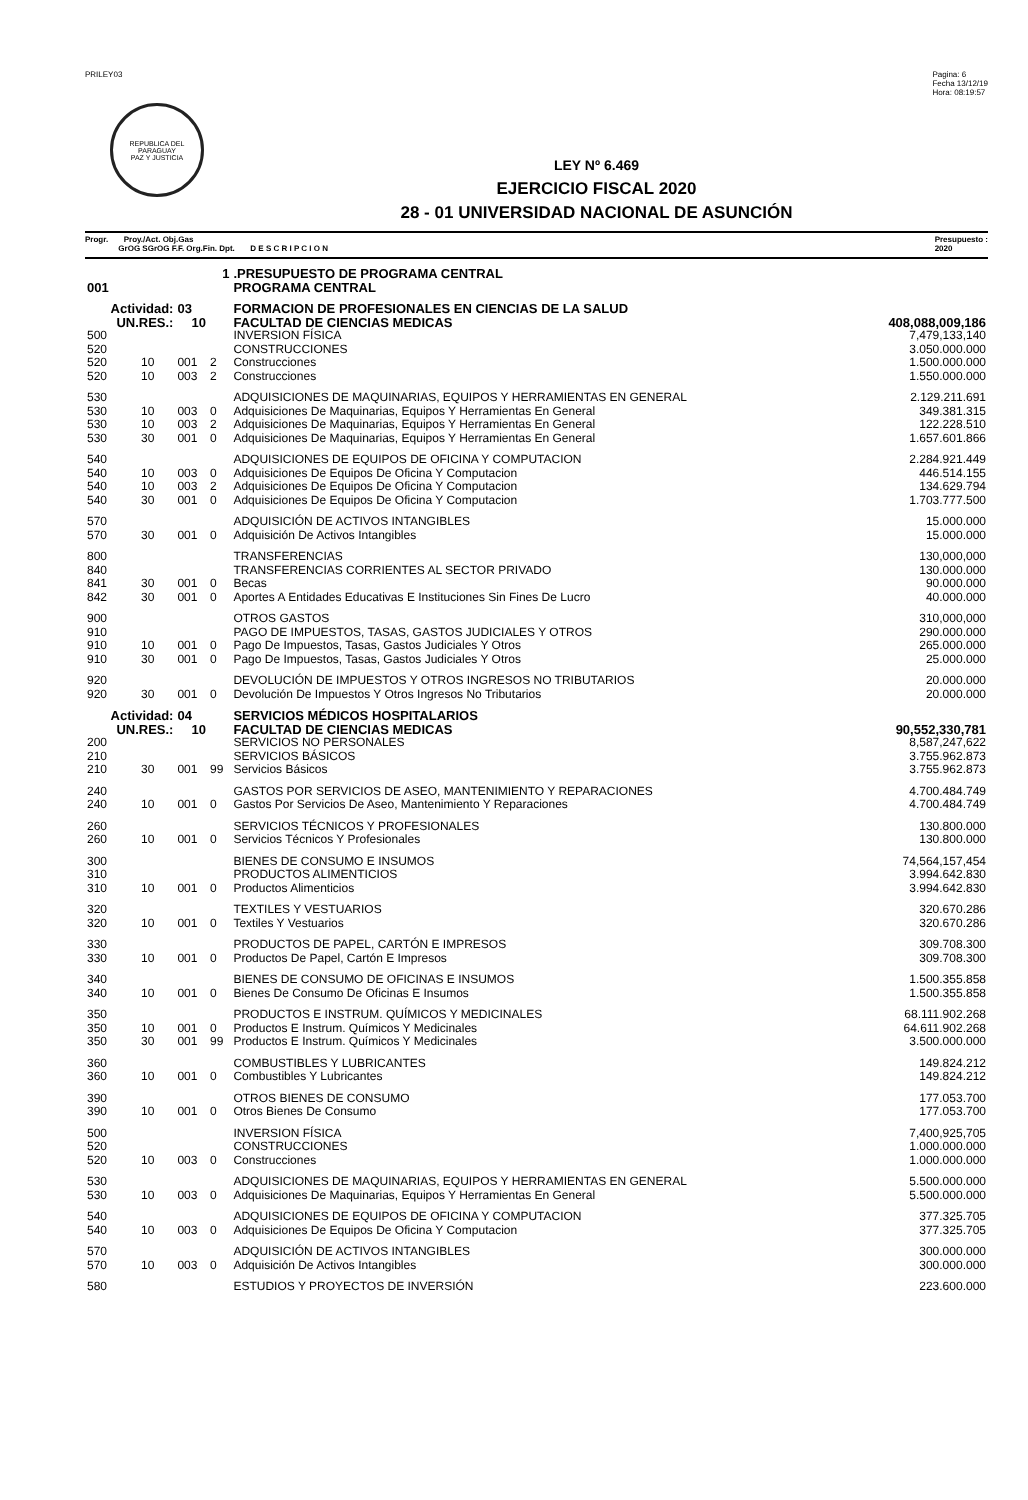PRILEY03 Pagina: 6
Fecha 13/12/19
Hora: 08:19:57
REPUBLICA DEL PARAGUAY
PAZ Y JUSTICIA
LEY Nº 6.469
EJERCICIO FISCAL 2020
28 - 01 UNIVERSIDAD NACIONAL DE ASUNCIÓN
Progr. Proy./Act. Obj.Gas
GrOG SGrOG F.F. Org.Fin. Dpt. D E S C R I P C I O N
Presupuesto :
2020
| 1 | | | | .PRESUPUESTO DE PROGRAMA CENTRAL | |
| 001 | | | | PROGRAMA CENTRAL | |
| Actividad: | | 03 | | FORMACION DE PROFESIONALES EN CIENCIAS DE LA SALUD | |
| UN.RES.: | | 10 | | FACULTAD DE CIENCIAS MEDICAS | 408,088,009,186 |
| 500 | | | | INVERSION FÍSICA | 7,479,133,140 |
| 520 | | | | CONSTRUCCIONES | 3.050.000.000 |
| 520 | 10 | 001 | 2 | Construcciones | 1.500.000.000 |
| 520 | 10 | 003 | 2 | Construcciones | 1.550.000.000 |
| 530 | | | | ADQUISICIONES DE MAQUINARIAS, EQUIPOS Y HERRAMIENTAS EN GENERAL | 2.129.211.691 |
| 530 | 10 | 003 | 0 | Adquisiciones De Maquinarias, Equipos Y Herramientas En General | 349.381.315 |
| 530 | 10 | 003 | 2 | Adquisiciones De Maquinarias, Equipos Y Herramientas En General | 122.228.510 |
| 530 | 30 | 001 | 0 | Adquisiciones De Maquinarias, Equipos Y Herramientas En General | 1.657.601.866 |
| 540 | | | | ADQUISICIONES DE EQUIPOS DE OFICINA Y COMPUTACION | 2.284.921.449 |
| 540 | 10 | 003 | 0 | Adquisiciones De Equipos De Oficina Y Computacion | 446.514.155 |
| 540 | 10 | 003 | 2 | Adquisiciones De Equipos De Oficina Y Computacion | 134.629.794 |
| 540 | 30 | 001 | 0 | Adquisiciones De Equipos De Oficina Y Computacion | 1.703.777.500 |
| 570 | | | | ADQUISICIÓN DE ACTIVOS INTANGIBLES | 15.000.000 |
| 570 | 30 | 001 | 0 | Adquisición De Activos Intangibles | 15.000.000 |
| 800 | | | | TRANSFERENCIAS | 130,000,000 |
| 840 | | | | TRANSFERENCIAS CORRIENTES AL SECTOR PRIVADO | 130.000.000 |
| 841 | 30 | 001 | 0 | Becas | 90.000.000 |
| 842 | 30 | 001 | 0 | Aportes A Entidades Educativas E Instituciones Sin Fines De Lucro | 40.000.000 |
| 900 | | | | OTROS GASTOS | 310,000,000 |
| 910 | | | | PAGO DE IMPUESTOS, TASAS, GASTOS JUDICIALES Y OTROS | 290.000.000 |
| 910 | 10 | 001 | 0 | Pago De Impuestos, Tasas, Gastos Judiciales Y Otros | 265.000.000 |
| 910 | 30 | 001 | 0 | Pago De Impuestos, Tasas, Gastos Judiciales Y Otros | 25.000.000 |
| 920 | | | | DEVOLUCIÓN DE IMPUESTOS Y OTROS INGRESOS NO TRIBUTARIOS | 20.000.000 |
| 920 | 30 | 001 | 0 | Devolución De Impuestos Y Otros Ingresos No Tributarios | 20.000.000 |
| Actividad: | | 04 | | SERVICIOS MÉDICOS HOSPITALARIOS | |
| UN.RES.: | | 10 | | FACULTAD DE CIENCIAS MEDICAS | 90,552,330,781 |
| 200 | | | | SERVICIOS NO PERSONALES | 8,587,247,622 |
| 210 | | | | SERVICIOS BÁSICOS | 3.755.962.873 |
| 210 | 30 | 001 | 99 | Servicios Básicos | 3.755.962.873 |
| 240 | | | | GASTOS POR SERVICIOS DE ASEO, MANTENIMIENTO Y REPARACIONES | 4.700.484.749 |
| 240 | 10 | 001 | 0 | Gastos Por Servicios De Aseo, Mantenimiento Y Reparaciones | 4.700.484.749 |
| 260 | | | | SERVICIOS TÉCNICOS Y PROFESIONALES | 130.800.000 |
| 260 | 10 | 001 | 0 | Servicios Técnicos Y Profesionales | 130.800.000 |
| 300 | | | | BIENES DE CONSUMO E INSUMOS | 74,564,157,454 |
| 310 | | | | PRODUCTOS ALIMENTICIOS | 3.994.642.830 |
| 310 | 10 | 001 | 0 | Productos Alimenticios | 3.994.642.830 |
| 320 | | | | TEXTILES Y VESTUARIOS | 320.670.286 |
| 320 | 10 | 001 | 0 | Textiles Y Vestuarios | 320.670.286 |
| 330 | | | | PRODUCTOS DE PAPEL, CARTÓN E IMPRESOS | 309.708.300 |
| 330 | 10 | 001 | 0 | Productos De Papel, Cartón E Impresos | 309.708.300 |
| 340 | | | | BIENES DE CONSUMO DE OFICINAS E INSUMOS | 1.500.355.858 |
| 340 | 10 | 001 | 0 | Bienes De Consumo De Oficinas E Insumos | 1.500.355.858 |
| 350 | | | | PRODUCTOS E INSTRUM. QUÍMICOS Y MEDICINALES | 68.111.902.268 |
| 350 | 10 | 001 | 0 | Productos E Instrum. Químicos Y Medicinales | 64.611.902.268 |
| 350 | 30 | 001 | 99 | Productos E Instrum. Químicos Y Medicinales | 3.500.000.000 |
| 360 | | | | COMBUSTIBLES Y LUBRICANTES | 149.824.212 |
| 360 | 10 | 001 | 0 | Combustibles Y Lubricantes | 149.824.212 |
| 390 | | | | OTROS BIENES DE CONSUMO | 177.053.700 |
| 390 | 10 | 001 | 0 | Otros Bienes De Consumo | 177.053.700 |
| 500 | | | | INVERSION FÍSICA | 7,400,925,705 |
| 520 | | | | CONSTRUCCIONES | 1.000.000.000 |
| 520 | 10 | 003 | 0 | Construcciones | 1.000.000.000 |
| 530 | | | | ADQUISICIONES DE MAQUINARIAS, EQUIPOS Y HERRAMIENTAS EN GENERAL | 5.500.000.000 |
| 530 | 10 | 003 | 0 | Adquisiciones De Maquinarias, Equipos Y Herramientas En General | 5.500.000.000 |
| 540 | | | | ADQUISICIONES DE EQUIPOS DE OFICINA Y COMPUTACION | 377.325.705 |
| 540 | 10 | 003 | 0 | Adquisiciones De Equipos De Oficina Y Computacion | 377.325.705 |
| 570 | | | | ADQUISICIÓN DE ACTIVOS INTANGIBLES | 300.000.000 |
| 570 | 10 | 003 | 0 | Adquisición De Activos Intangibles | 300.000.000 |
| 580 | | | | ESTUDIOS Y PROYECTOS DE INVERSIÓN | 223.600.000 |